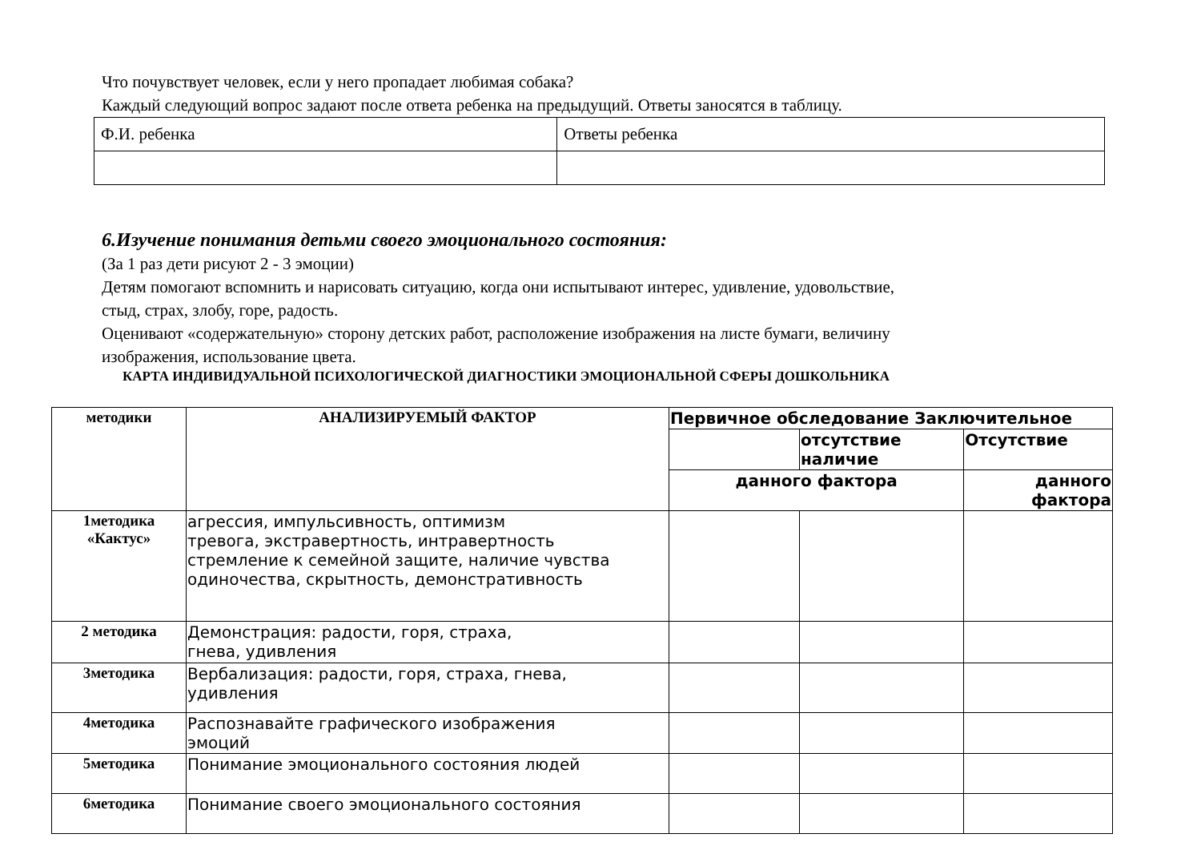Что почувствует человек, если у него пропадает любимая собака?
Каждый следующий вопрос задают после ответа ребенка на предыдущий. Ответы заносятся в таблицу.
| Ф.И. ребенка | Ответы ребенка |
6.Изучение понимания детьми своего эмоционального состояния:
(За 1 раз дети рисуют 2 - 3 эмоции)
Детям помогают вспомнить и нарисовать ситуацию, когда они испытывают интерес, удивление, удовольствие,
стыд, страх, злобу, горе, радость.
Оценивают «содержательную» сторону детских работ, расположение изображения на листе бумаги, величину
изображения, использование цвета.
КАРТА ИНДИВИДУАЛЬНОЙ ПСИХОЛОГИЧЕСКОЙ ДИАГНОСТИКИ ЭМОЦИОНАЛЬНОЙ СФЕРЫ ДОШКОЛЬНИКА
| методики | АНАЛИЗИРУЕМЫЙ ФАКТОР | Первичное обследование Заключительное | | |
| | | | отсутствие наличие | Отсутствие |
| | | данного фактора | | данного фактора |
| 1методика «Кактус» | агрессия, импульсивность, оптимизм тревога, экстравертность, интравертность стремление к семейной защите, наличие чувства одиночества, скрытность, демонстративность | | | |
| 2 методика | Демонстрация: радости, горя, страха, гнева, удивления | | | |
| 3методика | Вербализация: радости, горя, страха, гнева, удивления | | | |
| 4методика | Распознавайте графического изображения эмоций | | | |
| 5методика | Понимание эмоционального состояния людей | | | |
| 6методика | Понимание своего эмоционального состояния | | | |